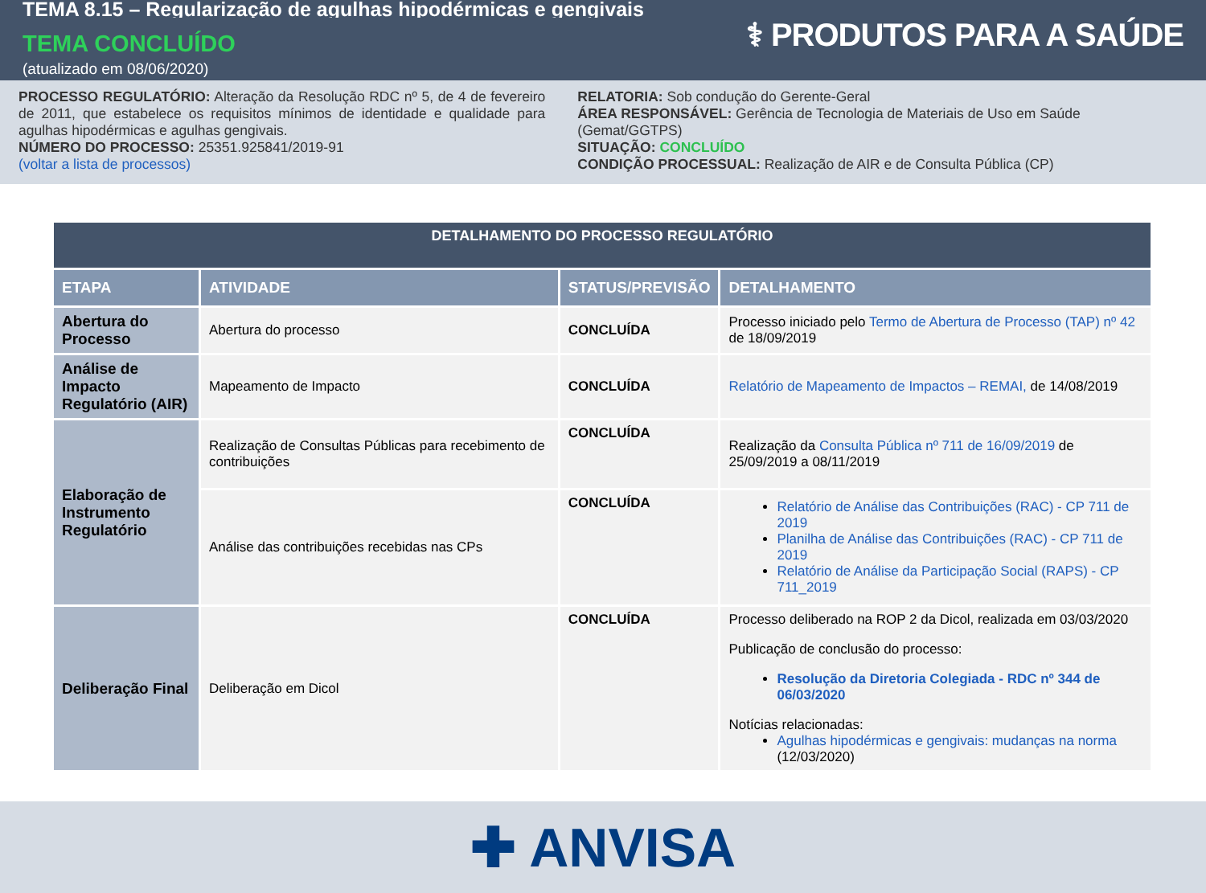TEMA 8.15 – Regularização de agulhas hipodérmicas e gengivais
TEMA CONCLUÍDO
(atualizado em 08/06/2020)
⚕ PRODUTOS PARA A SAÚDE
PROCESSO REGULATÓRIO: Alteração da Resolução RDC nº 5, de 4 de fevereiro de 2011, que estabelece os requisitos mínimos de identidade e qualidade para agulhas hipodérmicas e agulhas gengivais.
NÚMERO DO PROCESSO: 25351.925841/2019-91
(voltar a lista de processos)
RELATORIA: Sob condução do Gerente-Geral
ÁREA RESPONSÁVEL: Gerência de Tecnologia de Materiais de Uso em Saúde (Gemat/GGTPS)
SITUAÇÃO: CONCLUÍDO
CONDIÇÃO PROCESSUAL: Realização de AIR e de Consulta Pública (CP)
| DETALHAMENTO DO PROCESSO REGULATÓRIO | | | |
| --- | --- | --- | --- |
| ETAPA | ATIVIDADE | STATUS/PREVISÃO | DETALHAMENTO |
| Abertura do Processo | Abertura do processo | CONCLUÍDA | Processo iniciado pelo Termo de Abertura de Processo (TAP) nº 42 de 18/09/2019 |
| Análise de Impacto Regulatório (AIR) | Mapeamento de Impacto | CONCLUÍDA | Relatório de Mapeamento de Impactos – REMAI, de 14/08/2019 |
| Elaboração de Instrumento Regulatório | Realização de Consultas Públicas para recebimento de contribuições | CONCLUÍDA | Realização da Consulta Pública nº 711 de 16/09/2019 de 25/09/2019 a 08/11/2019 |
| | Análise das contribuições recebidas nas CPs | CONCLUÍDA | Relatório de Análise das Contribuições (RAC) - CP 711 de 2019 Planilha de Análise das Contribuições (RAC) - CP 711 de 2019 Relatório de Análise da Participação Social (RAPS) - CP 711_2019 |
| Deliberação Final | Deliberação em Dicol | CONCLUÍDA | Processo deliberado na ROP 2 da Dicol, realizada em 03/03/2020 Publicação de conclusão do processo: Resolução da Diretoria Colegiada - RDC nº 344 de 06/03/2020 Notícias relacionadas: Agulhas hipodérmicas e gengivais: mudanças na norma (12/03/2020) |
✚ ANVISA